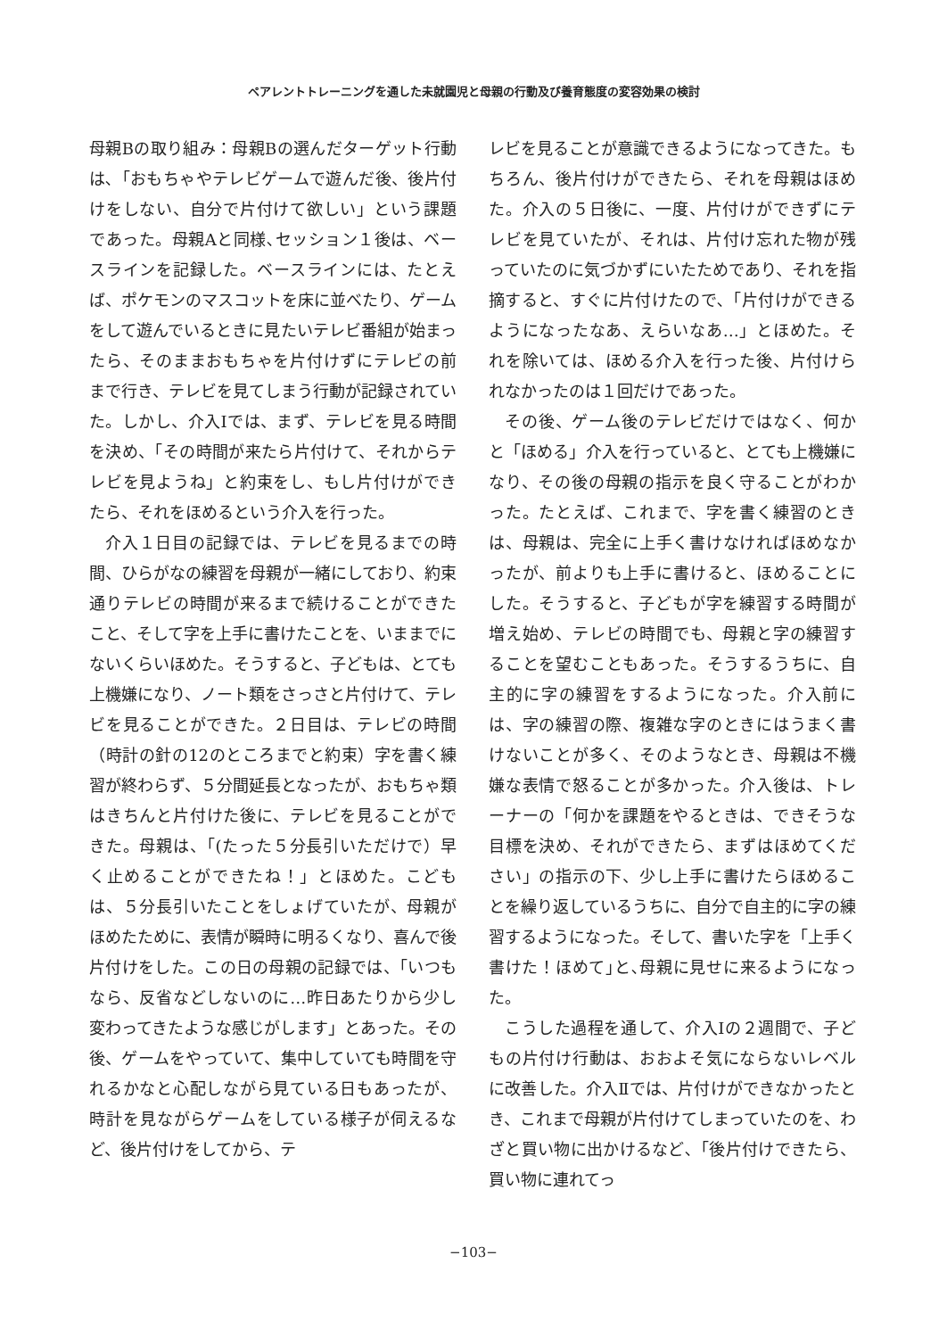ペアレントトレーニングを通した未就園児と母親の行動及び養育態度の変容効果の検討
母親Bの取り組み：母親Bの選んだターゲット行動は､「おもちゃやテレビゲームで遊んだ後、後片付けをしない、自分で片付けて欲しい」という課題であった。母親Aと同様､セッション１後は、ベースラインを記録した。ベースラインには、たとえば、ポケモンのマスコットを床に並べたり、ゲームをして遊んでいるときに見たいテレビ番組が始まったら、そのままおもちゃを片付けずにテレビの前まで行き、テレビを見てしまう行動が記録されていた。しかし、介入Ⅰでは、まず、テレビを見る時間を決め、「その時間が来たら片付けて、それからテレビを見ようね」と約束をし、もし片付けができたら、それをほめるという介入を行った。
介入１日目の記録では、テレビを見るまでの時間、ひらがなの練習を母親が一緒にしており、約束通りテレビの時間が来るまで続けることができたこと、そして字を上手に書けたことを、いままでにないくらいほめた。そうすると、子どもは、とても上機嫌になり、ノート類をさっさと片付けて、テレビを見ることができた。２日目は、テレビの時間（時計の針の12のところまでと約束）字を書く練習が終わらず、５分間延長となったが、おもちゃ類はきちんと片付けた後に、テレビを見ることができた。母親は、「(たった５分長引いただけで）早く止めることができたね！」とほめた。こどもは、５分長引いたことをしょげていたが、母親がほめたために、表情が瞬時に明るくなり、喜んで後片付けをした。この日の母親の記録では、「いつもなら、反省などしないのに…昨日あたりから少し変わってきたような感じがします」とあった。その後、ゲームをやっていて、集中していても時間を守れるかなと心配しながら見ている日もあったが、時計を見ながらゲームをしている様子が伺えるなど、後片付けをしてから、テ
レビを見ることが意識できるようになってきた。もちろん、後片付けができたら、それを母親はほめた。介入の５日後に、一度、片付けができずにテレビを見ていたが、それは、片付け忘れた物が残っていたのに気づかずにいたためであり、それを指摘すると、すぐに片付けたので､「片付けができるようになったなあ、えらいなあ…」とほめた。それを除いては、ほめる介入を行った後、片付けられなかったのは１回だけであった。
その後、ゲーム後のテレビだけではなく、何かと「ほめる」介入を行っていると、とても上機嫌になり、その後の母親の指示を良く守ることがわかった。たとえば、これまで、字を書く練習のときは、母親は、完全に上手く書けなければほめなかったが、前よりも上手に書けると、ほめることにした。そうすると、子どもが字を練習する時間が増え始め、テレビの時間でも、母親と字の練習することを望むこともあった。そうするうちに、自主的に字の練習をするようになった。介入前には、字の練習の際、複雑な字のときにはうまく書けないことが多く、そのようなとき、母親は不機嫌な表情で怒ることが多かった。介入後は、トレーナーの「何かを課題をやるときは、できそうな目標を決め、それができたら、まずはほめてください」の指示の下、少し上手に書けたらほめることを繰り返しているうちに、自分で自主的に字の練習するようになった。そして、書いた字を「上手く書けた！ほめて｣と､母親に見せに来るようになった。
こうした過程を通して、介入Ⅰの２週間で、子どもの片付け行動は、おおよそ気にならないレベルに改善した。介入Ⅱでは、片付けができなかったとき、これまで母親が片付けてしまっていたのを、わざと買い物に出かけるなど､「後片付けできたら、買い物に連れてっ
−103−